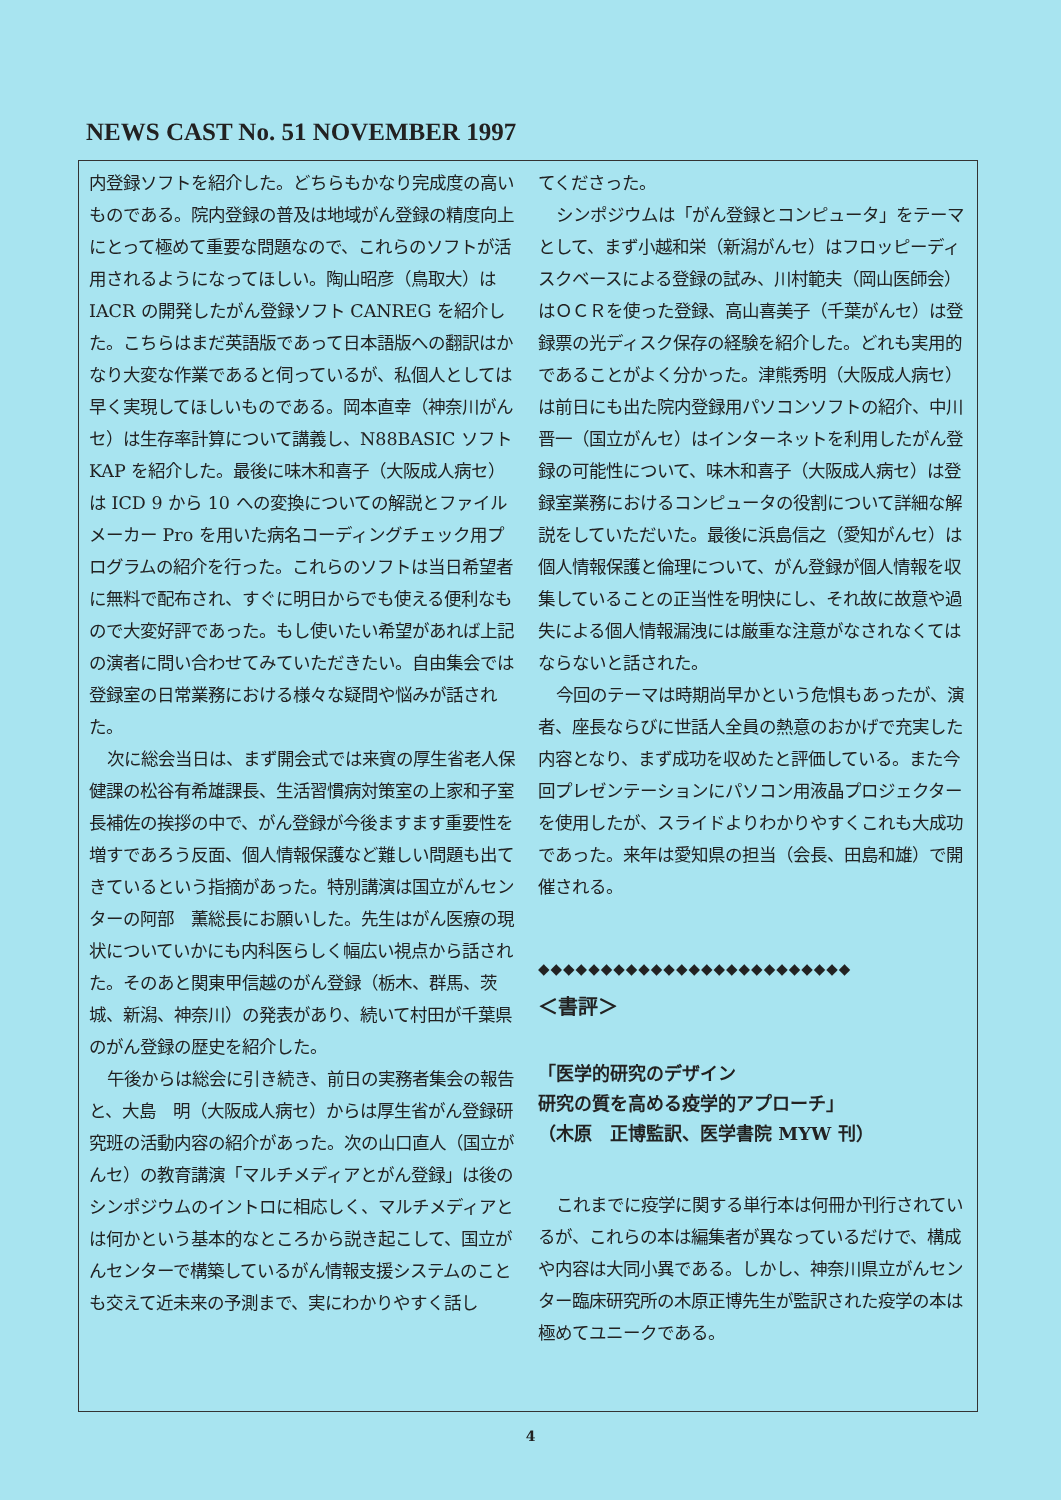NEWS CAST No. 51 NOVEMBER 1997
内登録ソフトを紹介した。どちらもかなり完成度の高いものである。院内登録の普及は地域がん登録の精度向上にとって極めて重要な問題なので、これらのソフトが活用されるようになってほしい。陶山昭彦（鳥取大）は IACR の開発したがん登録ソフト CANREG を紹介した。こちらはまだ英語版であって日本語版への翻訳はかなり大変な作業であると伺っているが、私個人としては早く実現してほしいものである。岡本直幸（神奈川がんセ）は生存率計算について講義し、N88BASIC ソフト KAP を紹介した。最後に味木和喜子（大阪成人病セ）は ICD 9 から 10 への変換についての解説とファイルメーカー Pro を用いた病名コーディングチェック用プログラムの紹介を行った。これらのソフトは当日希望者に無料で配布され、すぐに明日からでも使える便利なもので大変好評であった。もし使いたい希望があれば上記の演者に問い合わせてみていただきたい。自由集会では登録室の日常業務における様々な疑問や悩みが話された。
次に総会当日は、まず開会式では来賓の厚生省老人保健課の松谷有希雄課長、生活習慣病対策室の上家和子室長補佐の挨拶の中で、がん登録が今後ますます重要性を増すであろう反面、個人情報保護など難しい問題も出てきているという指摘があった。特別講演は国立がんセンターの阿部　薫総長にお願いした。先生はがん医療の現状についていかにも内科医らしく幅広い視点から話された。そのあと関東甲信越のがん登録（栃木、群馬、茨城、新潟、神奈川）の発表があり、続いて村田が千葉県のがん登録の歴史を紹介した。
午後からは総会に引き続き、前日の実務者集会の報告と、大島　明（大阪成人病セ）からは厚生省がん登録研究班の活動内容の紹介があった。次の山口直人（国立がんセ）の教育講演「マルチメディアとがん登録」は後のシンポジウムのイントロに相応しく、マルチメディアとは何かという基本的なところから説き起こして、国立がんセンターで構築しているがん情報支援システムのことも交えて近未来の予測まで、実にわかりやすく話し
てくださった。
シンポジウムは「がん登録とコンピュータ」をテーマとして、まず小越和栄（新潟がんセ）はフロッピーディスクベースによる登録の試み、川村範夫（岡山医師会）はＯＣＲを使った登録、高山喜美子（千葉がんセ）は登録票の光ディスク保存の経験を紹介した。どれも実用的であることがよく分かった。津熊秀明（大阪成人病セ）は前日にも出た院内登録用パソコンソフトの紹介、中川晋一（国立がんセ）はインターネットを利用したがん登録の可能性について、味木和喜子（大阪成人病セ）は登録室業務におけるコンピュータの役割について詳細な解説をしていただいた。最後に浜島信之（愛知がんセ）は個人情報保護と倫理について、がん登録が個人情報を収集していることの正当性を明快にし、それ故に故意や過失による個人情報漏洩には厳重な注意がなされなくてはならないと話された。
今回のテーマは時期尚早かという危惧もあったが、演者、座長ならびに世話人全員の熱意のおかげで充実した内容となり、まず成功を収めたと評価している。また今回プレゼンテーションにパソコン用液晶プロジェクターを使用したが、スライドよりわかりやすくこれも大成功であった。来年は愛知県の担当（会長、田島和雄）で開催される。
◆◆◆◆◆◆◆◆◆◆◆◆◆◆◆◆◆◆◆◆◆◆◆◆◆
＜書評＞
「医学的研究のデザイン
研究の質を高める疫学的アプローチ」
（木原　正博監訳、医学書院 MYW 刊）
これまでに疫学に関する単行本は何冊か刊行されているが、これらの本は編集者が異なっているだけで、構成や内容は大同小異である。しかし、神奈川県立がんセンター臨床研究所の木原正博先生が監訳された疫学の本は極めてユニークである。
4